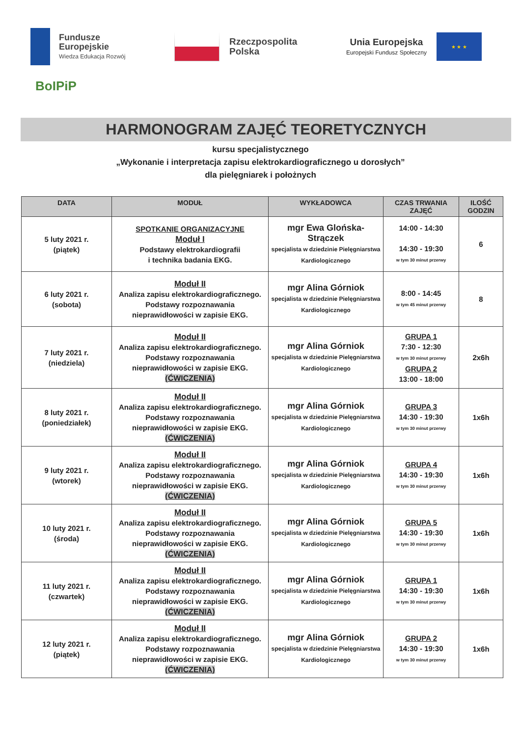Fundusze
Europejskie
Wiedza Edukacja Rozwój
Rzeczpospolita
Polska
Unia Europejska
Europejski Fundusz Społeczny
★ ★ ★
BoIPiP
HARMONOGRAM ZAJĘĆ TEORETYCZNYCH
kursu specjalistycznego
„Wykonanie i interpretacja zapisu elektrokardiograficznego u dorosłych”
dla pielęgniarek i położnych
| DATA | MODUŁ | WYKŁADOWCA | CZAS TRWANIA ZAJĘĆ | ILOŚĆ GODZIN |
| --- | --- | --- | --- | --- |
| 5 luty 2021 r. (piątek) | SPOTKANIE ORGANIZACYJNE Moduł I Podstawy elektrokardiografii i technika badania EKG. | mgr Ewa Glońska-Strączek specjalista w dziedzinie Pielęgniarstwa Kardiologicznego | 14:00 - 14:30 14:30 - 19:30 w tym 30 minut przerwy | 6 |
| 6 luty 2021 r. (sobota) | Moduł II Analiza zapisu elektrokardiograficznego. Podstawy rozpoznawania nieprawidłowości w zapisie EKG. | mgr Alina Górniok specjalista w dziedzinie Pielęgniarstwa Kardiologicznego | 8:00 - 14:45 w tym 45 minut przerwy | 8 |
| 7 luty 2021 r. (niedziela) | Moduł II Analiza zapisu elektrokardiograficznego. Podstawy rozpoznawania nieprawidłowości w zapisie EKG. (ĆWICZENIA) | mgr Alina Górniok specjalista w dziedzinie Pielęgniarstwa Kardiologicznego | GRUPA 1 7:30 - 12:30 w tym 30 minut przerwy GRUPA 2 13:00 - 18:00 | 2x6h |
| 8 luty 2021 r. (poniedziałek) | Moduł II Analiza zapisu elektrokardiograficznego. Podstawy rozpoznawania nieprawidłowości w zapisie EKG. (ĆWICZENIA) | mgr Alina Górniok specjalista w dziedzinie Pielęgniarstwa Kardiologicznego | GRUPA 3 14:30 - 19:30 w tym 30 minut przerwy | 1x6h |
| 9 luty 2021 r. (wtorek) | Moduł II Analiza zapisu elektrokardiograficznego. Podstawy rozpoznawania nieprawidłowości w zapisie EKG. (ĆWICZENIA) | mgr Alina Górniok specjalista w dziedzinie Pielęgniarstwa Kardiologicznego | GRUPA 4 14:30 - 19:30 w tym 30 minut przerwy | 1x6h |
| 10 luty 2021 r. (środa) | Moduł II Analiza zapisu elektrokardiograficznego. Podstawy rozpoznawania nieprawidłowości w zapisie EKG. (ĆWICZENIA) | mgr Alina Górniok specjalista w dziedzinie Pielęgniarstwa Kardiologicznego | GRUPA 5 14:30 - 19:30 w tym 30 minut przerwy | 1x6h |
| 11 luty 2021 r. (czwartek) | Moduł II Analiza zapisu elektrokardiograficznego. Podstawy rozpoznawania nieprawidłowości w zapisie EKG. (ĆWICZENIA) | mgr Alina Górniok specjalista w dziedzinie Pielęgniarstwa Kardiologicznego | GRUPA 1 14:30 - 19:30 w tym 30 minut przerwy | 1x6h |
| 12 luty 2021 r. (piątek) | Moduł II Analiza zapisu elektrokardiograficznego. Podstawy rozpoznawania nieprawidłowości w zapisie EKG. (ĆWICZENIA) | mgr Alina Górniok specjalista w dziedzinie Pielęgniarstwa Kardiologicznego | GRUPA 2 14:30 - 19:30 w tym 30 minut przerwy | 1x6h |